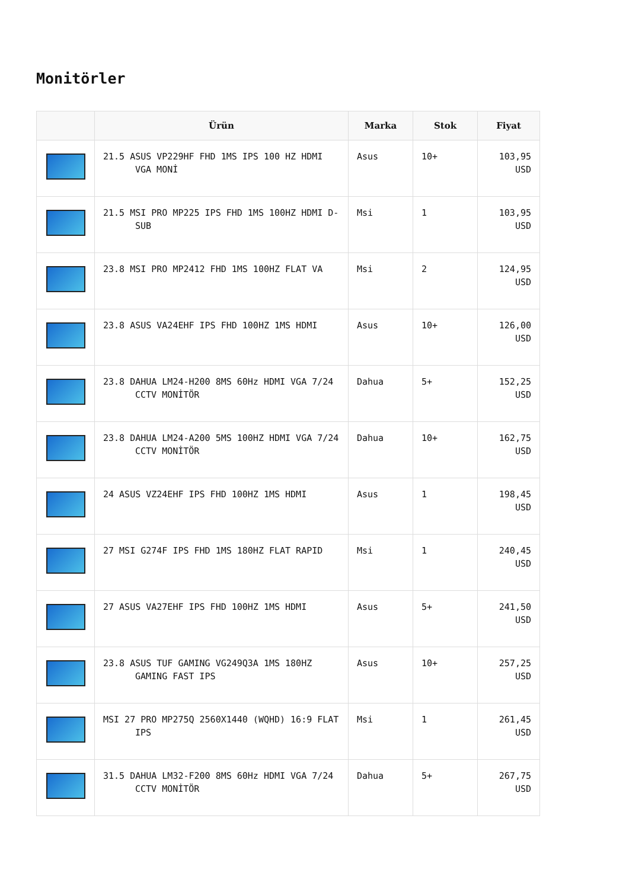Monitörler
| | Ürün | Marka | Stok | Fiyat |
| --- | --- | --- | --- | --- |
| | 21.5 ASUS VP229HF FHD 1MS IPS 100 HZ HDMI VGA MONİ | Asus | 10+ | 103,95 USD |
| | 21.5 MSI PRO MP225 IPS FHD 1MS 100HZ HDMI D-SUB | Msi | 1 | 103,95 USD |
| | 23.8 MSI PRO MP2412 FHD 1MS 100HZ FLAT VA | Msi | 2 | 124,95 USD |
| | 23.8 ASUS VA24EHF IPS FHD 100HZ 1MS HDMI | Asus | 10+ | 126,00 USD |
| | 23.8 DAHUA LM24-H200 8MS 60Hz HDMI VGA 7/24 CCTV MONİTÖR | Dahua | 5+ | 152,25 USD |
| | 23.8 DAHUA LM24-A200 5MS 100HZ HDMI VGA 7/24 CCTV MONİTÖR | Dahua | 10+ | 162,75 USD |
| | 24 ASUS VZ24EHF IPS FHD 100HZ 1MS HDMI | Asus | 1 | 198,45 USD |
| | 27 MSI G274F IPS FHD 1MS 180HZ FLAT RAPID | Msi | 1 | 240,45 USD |
| | 27 ASUS VA27EHF IPS FHD 100HZ 1MS HDMI | Asus | 5+ | 241,50 USD |
| | 23.8 ASUS TUF GAMING VG249Q3A 1MS 180HZ GAMING FAST IPS | Asus | 10+ | 257,25 USD |
| | MSI 27 PRO MP275Q 2560X1440 (WQHD) 16:9 FLAT IPS | Msi | 1 | 261,45 USD |
| | 31.5 DAHUA LM32-F200 8MS 60Hz HDMI VGA 7/24 CCTV MONİTÖR | Dahua | 5+ | 267,75 USD |